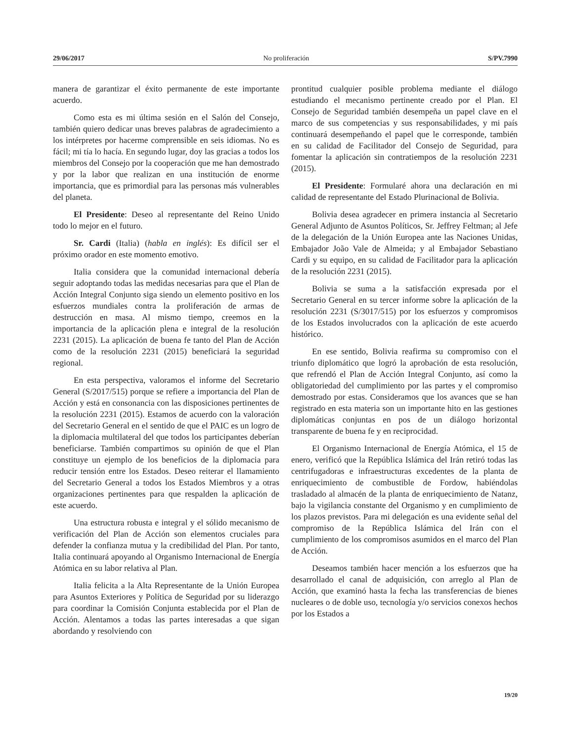29/06/2017 No proliferación S/PV.7990
manera de garantizar el éxito permanente de este importante acuerdo.
Como esta es mi última sesión en el Salón del Consejo, también quiero dedicar unas breves palabras de agradecimiento a los intérpretes por hacerme comprensible en seis idiomas. No es fácil; mi tía lo hacía. En segundo lugar, doy las gracias a todos los miembros del Consejo por la cooperación que me han demostrado y por la labor que realizan en una institución de enorme importancia, que es primordial para las personas más vulnerables del planeta.
El Presidente: Deseo al representante del Reino Unido todo lo mejor en el futuro.
Sr. Cardi (Italia) (habla en inglés): Es difícil ser el próximo orador en este momento emotivo.
Italia considera que la comunidad internacional debería seguir adoptando todas las medidas necesarias para que el Plan de Acción Integral Conjunto siga siendo un elemento positivo en los esfuerzos mundiales contra la proliferación de armas de destrucción en masa. Al mismo tiempo, creemos en la importancia de la aplicación plena e integral de la resolución 2231 (2015). La aplicación de buena fe tanto del Plan de Acción como de la resolución 2231 (2015) beneficiará la seguridad regional.
En esta perspectiva, valoramos el informe del Secretario General (S/2017/515) porque se refiere a importancia del Plan de Acción y está en consonancia con las disposiciones pertinentes de la resolución 2231 (2015). Estamos de acuerdo con la valoración del Secretario General en el sentido de que el PAIC es un logro de la diplomacia multilateral del que todos los participantes deberían beneficiarse. También compartimos su opinión de que el Plan constituye un ejemplo de los beneficios de la diplomacia para reducir tensión entre los Estados. Deseo reiterar el llamamiento del Secretario General a todos los Estados Miembros y a otras organizaciones pertinentes para que respalden la aplicación de este acuerdo.
Una estructura robusta e integral y el sólido mecanismo de verificación del Plan de Acción son elementos cruciales para defender la confianza mutua y la credibilidad del Plan. Por tanto, Italia continuará apoyando al Organismo Internacional de Energía Atómica en su labor relativa al Plan.
Italia felicita a la Alta Representante de la Unión Europea para Asuntos Exteriores y Política de Seguridad por su liderazgo para coordinar la Comisión Conjunta establecida por el Plan de Acción. Alentamos a todas las partes interesadas a que sigan abordando y resolviendo con
prontitud cualquier posible problema mediante el diálogo estudiando el mecanismo pertinente creado por el Plan. El Consejo de Seguridad también desempeña un papel clave en el marco de sus competencias y sus responsabilidades, y mi país continuará desempeñando el papel que le corresponde, también en su calidad de Facilitador del Consejo de Seguridad, para fomentar la aplicación sin contratiempos de la resolución 2231 (2015).
El Presidente: Formularé ahora una declaración en mi calidad de representante del Estado Plurinacional de Bolivia.
Bolivia desea agradecer en primera instancia al Secretario General Adjunto de Asuntos Políticos, Sr. Jeffrey Feltman; al Jefe de la delegación de la Unión Europea ante las Naciones Unidas, Embajador João Vale de Almeida; y al Embajador Sebastiano Cardi y su equipo, en su calidad de Facilitador para la aplicación de la resolución 2231 (2015).
Bolivia se suma a la satisfacción expresada por el Secretario General en su tercer informe sobre la aplicación de la resolución 2231 (S/3017/515) por los esfuerzos y compromisos de los Estados involucrados con la aplicación de este acuerdo histórico.
En ese sentido, Bolivia reafirma su compromiso con el triunfo diplomático que logró la aprobación de esta resolución, que refrendó el Plan de Acción Integral Conjunto, así como la obligatoriedad del cumplimiento por las partes y el compromiso demostrado por estas. Consideramos que los avances que se han registrado en esta materia son un importante hito en las gestiones diplomáticas conjuntas en pos de un diálogo horizontal transparente de buena fe y en reciprocidad.
El Organismo Internacional de Energía Atómica, el 15 de enero, verificó que la República Islámica del Irán retiró todas las centrifugadoras e infraestructuras excedentes de la planta de enriquecimiento de combustible de Fordow, habiéndolas trasladado al almacén de la planta de enriquecimiento de Natanz, bajo la vigilancia constante del Organismo y en cumplimiento de los plazos previstos. Para mi delegación es una evidente señal del compromiso de la República Islámica del Irán con el cumplimiento de los compromisos asumidos en el marco del Plan de Acción.
Deseamos también hacer mención a los esfuerzos que ha desarrollado el canal de adquisición, con arreglo al Plan de Acción, que examinó hasta la fecha las transferencias de bienes nucleares o de doble uso, tecnología y/o servicios conexos hechos por los Estados a
19/20